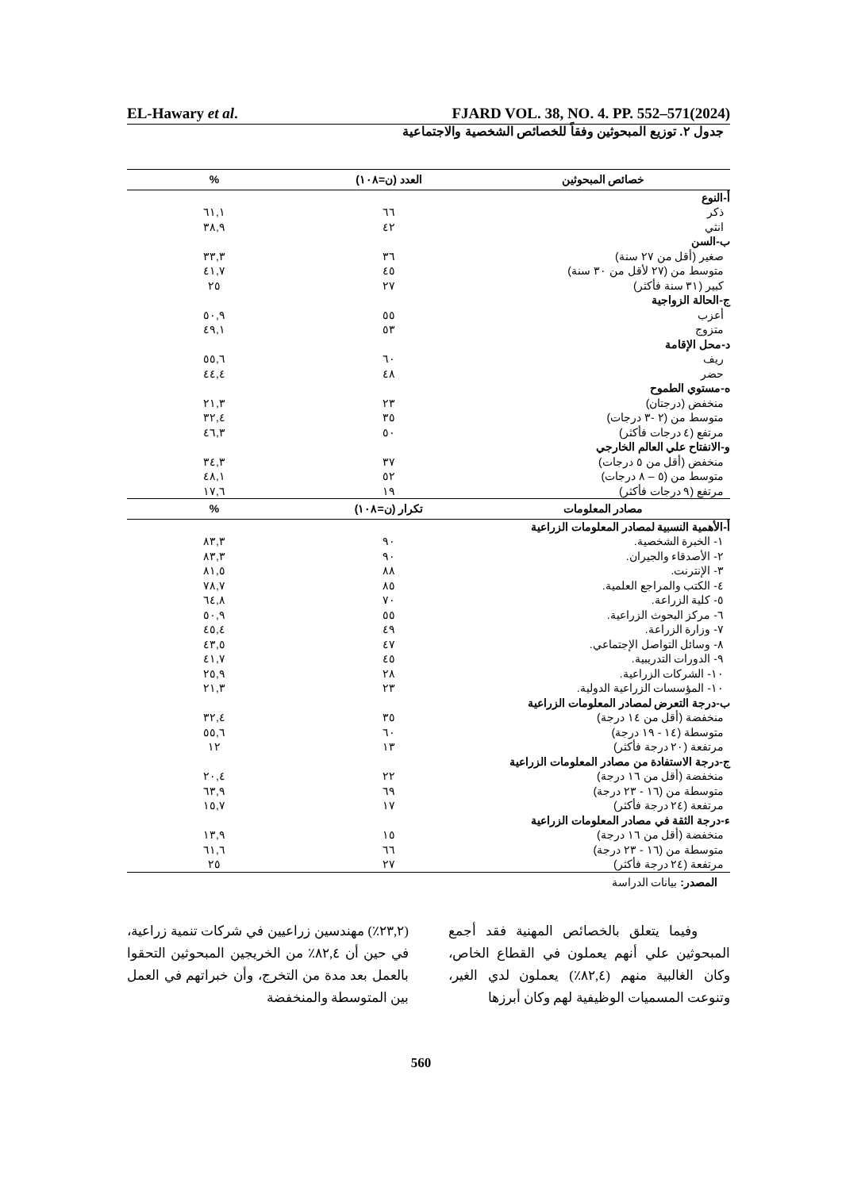EL-Hawary et al. FJARD VOL. 38, NO. 4. PP. 552–571(2024)
جدول ٢. توزيع المبحوثين وفقاً للخصائص الشخصية والاجتماعية
| خصائص المبحوثين | العدد (ن=١٠٨) | % |
| --- | --- | --- |
| أ-النوع | | |
| ذكر | ٦٦ | ٦١,١ |
| انثي | ٤٢ | ٣٨,٩ |
| ب-السن | | |
| صغير (أقل من ٢٧ سنة) | ٣٦ | ٣٣,٣ |
| متوسط من (٢٧ لأقل من ٣٠ سنة) | ٤٥ | ٤١,٧ |
| كبير (٣١ سنة فأكثر) | ٢٧ | ٢٥ |
| ج-الحالة الزواجية | | |
| أعزب | ٥٥ | ٥٠,٩ |
| متزوج | ٥٣ | ٤٩,١ |
| د-محل الإقامة | | |
| ريف | ٦٠ | ٥٥,٦ |
| حضر | ٤٨ | ٤٤,٤ |
| ه-مستوي الطموح | | |
| منخفض (درجتان) | ٢٣ | ٢١,٣ |
| متوسط من (٢ -٣ درجات) | ٣٥ | ٣٢,٤ |
| مرتفع (٤ درجات فأكثر) | ٥٠ | ٤٦,٣ |
| و-الانفتاح علي العالم الخارجي | | |
| منخفض (أقل من ٥ درجات) | ٣٧ | ٣٤,٣ |
| متوسط من (٥ – ٨ درجات) | ٥٢ | ٤٨,١ |
| مرتفع (٩ درجات فأكثر) | ١٩ | ١٧,٦ |
| مصادر المعلومات | تكرار (ن=١٠٨) | % |
| أ-الأهمية النسبية لمصادر المعلومات الزراعية | | |
| ١- الخبرة الشخصية. | ٩٠ | ٨٣,٣ |
| ٢- الأصدقاء والجيران. | ٩٠ | ٨٣,٣ |
| ٣- الإنترنت. | ٨٨ | ٨١,٥ |
| ٤- الكتب والمراجع العلمية. | ٨٥ | ٧٨,٧ |
| ٥- كلية الزراعة. | ٧٠ | ٦٤,٨ |
| ٦- مركز البحوث الزراعية. | ٥٥ | ٥٠,٩ |
| ٧- وزارة الزراعة. | ٤٩ | ٤٥,٤ |
| ٨- وسائل التواصل الإجتماعي. | ٤٧ | ٤٣,٥ |
| ٩- الدورات التدريبية. | ٤٥ | ٤١,٧ |
| ١٠- الشركات الزراعية. | ٢٨ | ٢٥,٩ |
| ١٠- المؤسسات الزراعية الدولية. | ٢٣ | ٢١,٣ |
| ب-درجة التعرض لمصادر المعلومات الزراعية | | |
| منخفضة (أقل من ١٤ درجة) | ٣٥ | ٣٢,٤ |
| متوسطة (١٤ - ١٩ درجة) | ٦٠ | ٥٥,٦ |
| مرتفعة (٢٠ درجة فأكثر) | ١٣ | ١٢ |
| ج-درجة الاستفادة من مصادر المعلومات الزراعية | | |
| منخفضة (أقل من ١٦ درجة) | ٢٢ | ٢٠,٤ |
| متوسطة من (١٦ - ٢٣ درجة) | ٦٩ | ٦٣,٩ |
| مرتفعة (٢٤ درجة فأكثر) | ١٧ | ١٥,٧ |
| ء-درجة الثقة في مصادر المعلومات الزراعية | | |
| منخفضة (أقل من ١٦ درجة) | ١٥ | ١٣,٩ |
| متوسطة من (١٦ - ٢٣ درجة) | ٦٦ | ٦١,٦ |
| مرتفعة (٢٤ درجة فأكثر) | ٢٧ | ٢٥ |
المصدر: بيانات الدراسة
وفيما يتعلق بالخصائص المهنية فقد أجمع المبحوثين علي أنهم يعملون في القطاع الخاص، وكان الغالبية منهم (٨٢,٤٪) يعملون لدي الغير، وتنوعت المسميات الوظيفية لهم وكان أبرزها
(٢٣,٢٪) مهندسين زراعيين في شركات تنمية زراعية، في حين أن ٨٢,٤٪ من الخريجين المبحوثين التحقوا بالعمل بعد مدة من التخرج، وأن خبراتهم في العمل بين المتوسطة والمنخفضة
560